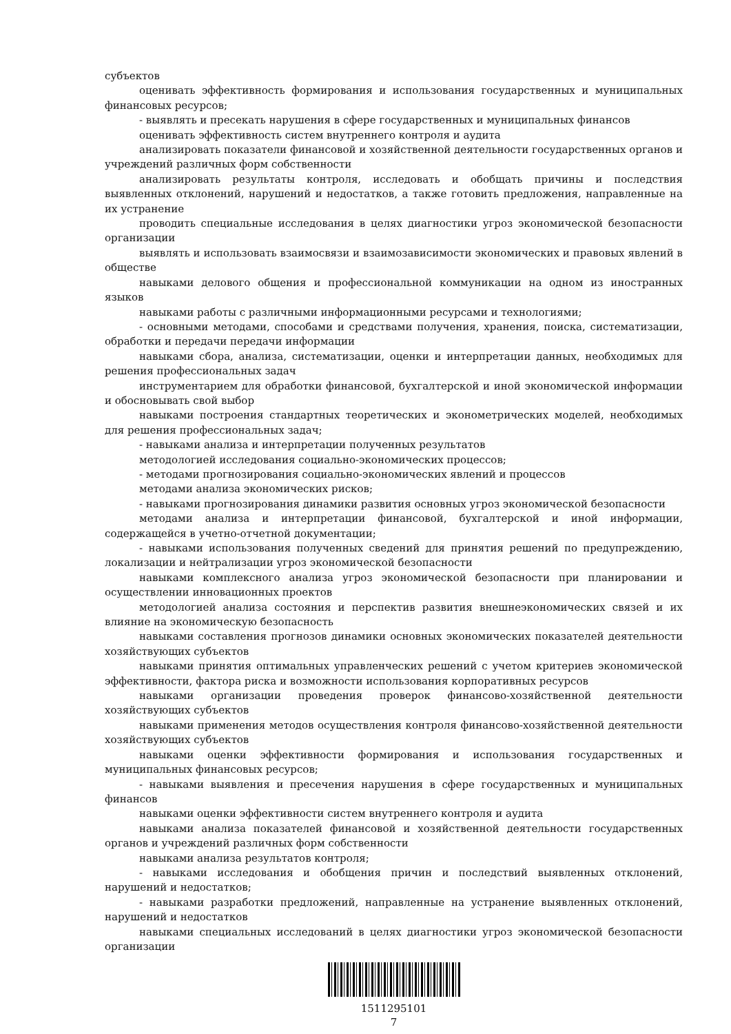субъектов
оценивать эффективность формирования и использования государственных и муниципальных финансовых ресурсов;
- выявлять и пресекать нарушения в сфере государственных и муниципальных финансов
оценивать эффективность систем внутреннего контроля и аудита
анализировать показатели финансовой и хозяйственной деятельности государственных органов и учреждений различных форм собственности
анализировать результаты контроля, исследовать и обобщать причины и последствия выявленных отклонений, нарушений и недостатков, а также готовить предложения, направленные на их устранение
проводить специальные исследования в целях диагностики угроз экономической безопасности организации
выявлять и использовать взаимосвязи и взаимозависимости экономических и правовых явлений в обществе
навыками делового общения и профессиональной коммуникации на одном из иностранных языков
навыками работы с различными информационными ресурсами и технологиями;
- основными методами, способами и средствами получения, хранения, поиска, систематизации, обработки и передачи передачи информации
навыками сбора, анализа, систематизации, оценки и интерпретации данных, необходимых для решения профессиональных задач
инструментарием для обработки финансовой, бухгалтерской и иной экономической информации и обосновывать свой выбор
навыками построения стандартных теоретических и эконометрических моделей, необходимых для решения профессиональных задач;
- навыками анализа и интерпретации полученных результатов
методологией исследования социально-экономических процессов;
- методами прогнозирования социально-экономических явлений и процессов
методами анализа экономических рисков;
- навыками прогнозирования динамики развития основных угроз экономической безопасности
методами анализа и интерпретации финансовой, бухгалтерской и иной информации, содержащейся в учетно-отчетной документации;
- навыками использования полученных сведений для принятия решений по предупреждению, локализации и нейтрализации угроз экономической безопасности
навыками комплексного анализа угроз экономической безопасности при планировании и осуществлении инновационных проектов
методологией анализа состояния и перспектив развития внешнеэкономических связей и их влияние на экономическую безопасность
навыками составления прогнозов динамики основных экономических показателей деятельности хозяйствующих субъектов
навыками принятия оптимальных управленческих решений с учетом критериев экономической эффективности, фактора риска и возможности использования корпоративных ресурсов
навыками организации проведения проверок финансово-хозяйственной деятельности хозяйствующих субъектов
навыками применения методов осуществления контроля финансово-хозяйственной деятельности хозяйствующих субъектов
навыками оценки эффективности формирования и использования государственных и муниципальных финансовых ресурсов;
- навыками выявления и пресечения нарушения в сфере государственных и муниципальных финансов
навыками оценки эффективности систем внутреннего контроля и аудита
навыками анализа показателей финансовой и хозяйственной деятельности государственных органов и учреждений различных форм собственности
навыками анализа результатов контроля;
- навыками исследования и обобщения причин и последствий выявленных отклонений, нарушений и недостатков;
- навыками разработки предложений, направленные на устранение выявленных отклонений, нарушений и недостатков
навыками специальных исследований в целях диагностики угроз экономической безопасности организации
1511295101
7